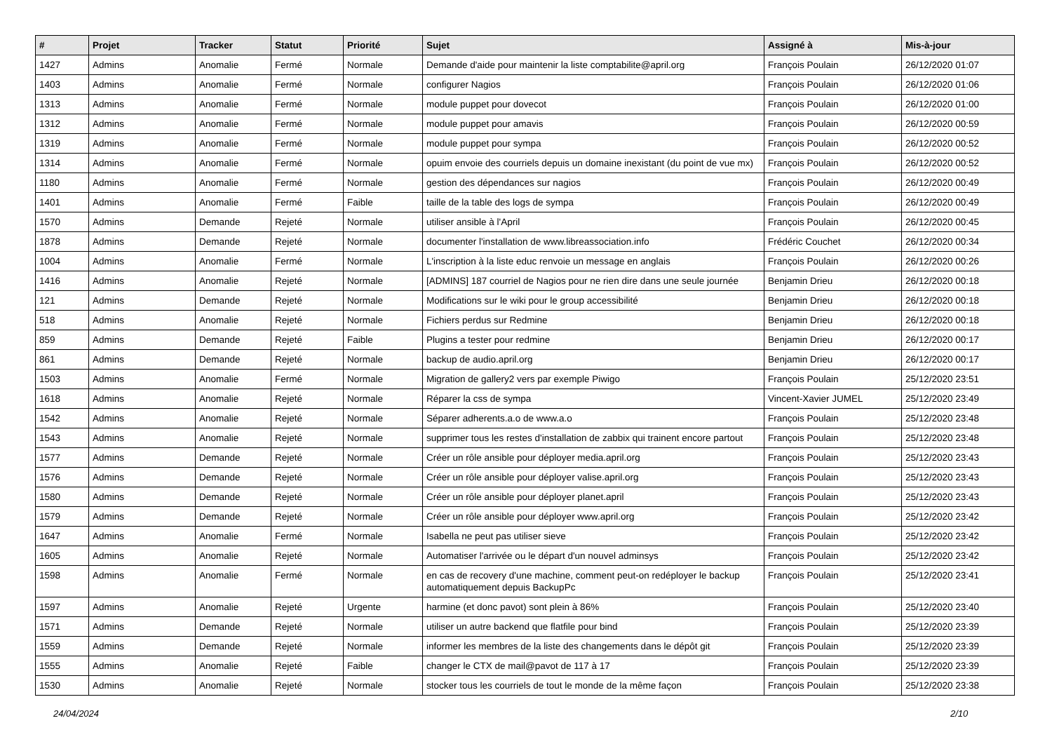| # | Projet | Tracker | Statut | Priorité | Sujet | Assigné à | Mis-à-jour |
| --- | --- | --- | --- | --- | --- | --- | --- |
| 1427 | Admins | Anomalie | Fermé | Normale | Demande d'aide pour maintenir la liste comptabilite@april.org | François Poulain | 26/12/2020 01:07 |
| 1403 | Admins | Anomalie | Fermé | Normale | configurer Nagios | François Poulain | 26/12/2020 01:06 |
| 1313 | Admins | Anomalie | Fermé | Normale | module puppet pour dovecot | François Poulain | 26/12/2020 01:00 |
| 1312 | Admins | Anomalie | Fermé | Normale | module puppet pour amavis | François Poulain | 26/12/2020 00:59 |
| 1319 | Admins | Anomalie | Fermé | Normale | module puppet pour sympa | François Poulain | 26/12/2020 00:52 |
| 1314 | Admins | Anomalie | Fermé | Normale | opuim envoie des courriels depuis un domaine inexistant (du point de vue mx) | François Poulain | 26/12/2020 00:52 |
| 1180 | Admins | Anomalie | Fermé | Normale | gestion des dépendances sur nagios | François Poulain | 26/12/2020 00:49 |
| 1401 | Admins | Anomalie | Fermé | Faible | taille de la table des logs de sympa | François Poulain | 26/12/2020 00:49 |
| 1570 | Admins | Demande | Rejeté | Normale | utiliser ansible à l'April | François Poulain | 26/12/2020 00:45 |
| 1878 | Admins | Demande | Rejeté | Normale | documenter l'installation de www.libreassociation.info | Frédéric Couchet | 26/12/2020 00:34 |
| 1004 | Admins | Anomalie | Fermé | Normale | L'inscription à la liste educ renvoie un message en anglais | François Poulain | 26/12/2020 00:26 |
| 1416 | Admins | Anomalie | Rejeté | Normale | [ADMINS] 187 courriel de Nagios pour ne rien dire dans une seule journée | Benjamin Drieu | 26/12/2020 00:18 |
| 121 | Admins | Demande | Rejeté | Normale | Modifications sur le wiki pour le group accessibilité | Benjamin Drieu | 26/12/2020 00:18 |
| 518 | Admins | Anomalie | Rejeté | Normale | Fichiers perdus sur Redmine | Benjamin Drieu | 26/12/2020 00:18 |
| 859 | Admins | Demande | Rejeté | Faible | Plugins a tester pour redmine | Benjamin Drieu | 26/12/2020 00:17 |
| 861 | Admins | Demande | Rejeté | Normale | backup de audio.april.org | Benjamin Drieu | 26/12/2020 00:17 |
| 1503 | Admins | Anomalie | Fermé | Normale | Migration de gallery2 vers par exemple Piwigo | François Poulain | 25/12/2020 23:51 |
| 1618 | Admins | Anomalie | Rejeté | Normale | Réparer la css de sympa | Vincent-Xavier JUMEL | 25/12/2020 23:49 |
| 1542 | Admins | Anomalie | Rejeté | Normale | Séparer adherents.a.o de www.a.o | François Poulain | 25/12/2020 23:48 |
| 1543 | Admins | Anomalie | Rejeté | Normale | supprimer tous les restes d'installation de zabbix qui trainent encore partout | François Poulain | 25/12/2020 23:48 |
| 1577 | Admins | Demande | Rejeté | Normale | Créer un rôle ansible pour déployer media.april.org | François Poulain | 25/12/2020 23:43 |
| 1576 | Admins | Demande | Rejeté | Normale | Créer un rôle ansible pour déployer valise.april.org | François Poulain | 25/12/2020 23:43 |
| 1580 | Admins | Demande | Rejeté | Normale | Créer un rôle ansible pour déployer planet.april | François Poulain | 25/12/2020 23:43 |
| 1579 | Admins | Demande | Rejeté | Normale | Créer un rôle ansible pour déployer www.april.org | François Poulain | 25/12/2020 23:42 |
| 1647 | Admins | Anomalie | Fermé | Normale | Isabella ne peut pas utiliser sieve | François Poulain | 25/12/2020 23:42 |
| 1605 | Admins | Anomalie | Rejeté | Normale | Automatiser l'arrivée ou le départ d'un nouvel adminsys | François Poulain | 25/12/2020 23:42 |
| 1598 | Admins | Anomalie | Fermé | Normale | en cas de recovery d'une machine, comment peut-on redéployer le backup automatiquement depuis BackupPc | François Poulain | 25/12/2020 23:41 |
| 1597 | Admins | Anomalie | Rejeté | Urgente | harmine (et donc pavot) sont plein à 86% | François Poulain | 25/12/2020 23:40 |
| 1571 | Admins | Demande | Rejeté | Normale | utiliser un autre backend que flatfile pour bind | François Poulain | 25/12/2020 23:39 |
| 1559 | Admins | Demande | Rejeté | Normale | informer les membres de la liste des changements dans le dépôt git | François Poulain | 25/12/2020 23:39 |
| 1555 | Admins | Anomalie | Rejeté | Faible | changer le CTX de mail@pavot de 117 à 17 | François Poulain | 25/12/2020 23:39 |
| 1530 | Admins | Anomalie | Rejeté | Normale | stocker tous les courriels de tout le monde de la même façon | François Poulain | 25/12/2020 23:38 |
24/04/2024 2/10